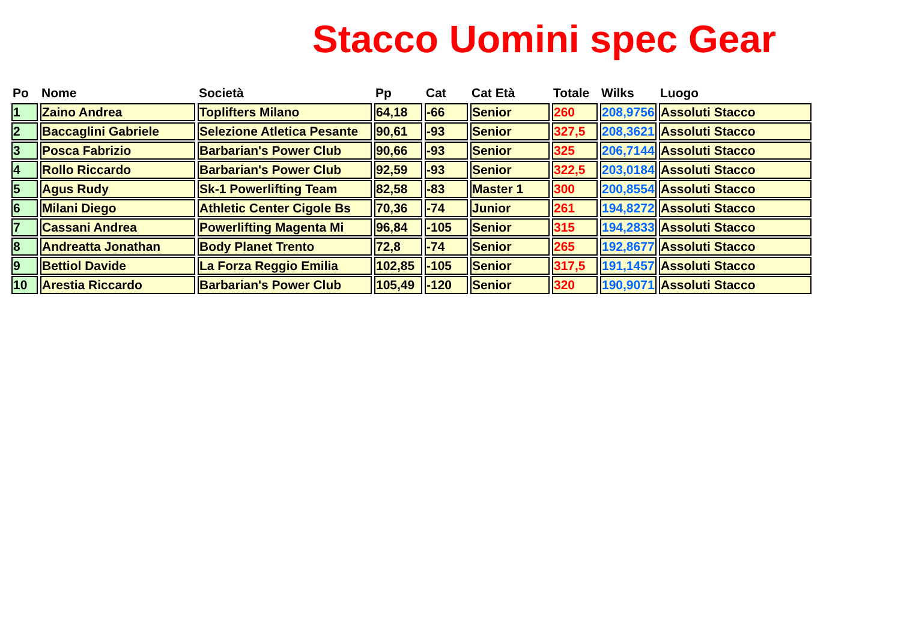Stacco Uomini spec Gear
| Po | Nome | Società | Pp | Cat | Cat Età | Totale | Wilks | Luogo |
| --- | --- | --- | --- | --- | --- | --- | --- | --- |
| 1 | Zaino Andrea | Toplifters Milano | 64,18 | -66 | Senior | 260 | 208,9756 | Assoluti Stacco |
| 2 | Baccaglini Gabriele | Selezione Atletica Pesante | 90,61 | -93 | Senior | 327,5 | 208,3621 | Assoluti Stacco |
| 3 | Posca Fabrizio | Barbarian's Power Club | 90,66 | -93 | Senior | 325 | 206,7144 | Assoluti Stacco |
| 4 | Rollo Riccardo | Barbarian's Power Club | 92,59 | -93 | Senior | 322,5 | 203,0184 | Assoluti Stacco |
| 5 | Agus Rudy | Sk-1 Powerlifting Team | 82,58 | -83 | Master 1 | 300 | 200,8554 | Assoluti Stacco |
| 6 | Milani Diego | Athletic Center Cigole Bs | 70,36 | -74 | Junior | 261 | 194,8272 | Assoluti Stacco |
| 7 | Cassani Andrea | Powerlifting Magenta Mi | 96,84 | -105 | Senior | 315 | 194,2833 | Assoluti Stacco |
| 8 | Andreatta Jonathan | Body Planet Trento | 72,8 | -74 | Senior | 265 | 192,8677 | Assoluti Stacco |
| 9 | Bettiol Davide | La Forza Reggio Emilia | 102,85 | -105 | Senior | 317,5 | 191,1457 | Assoluti Stacco |
| 10 | Arestia Riccardo | Barbarian's Power Club | 105,49 | -120 | Senior | 320 | 190,9071 | Assoluti Stacco |